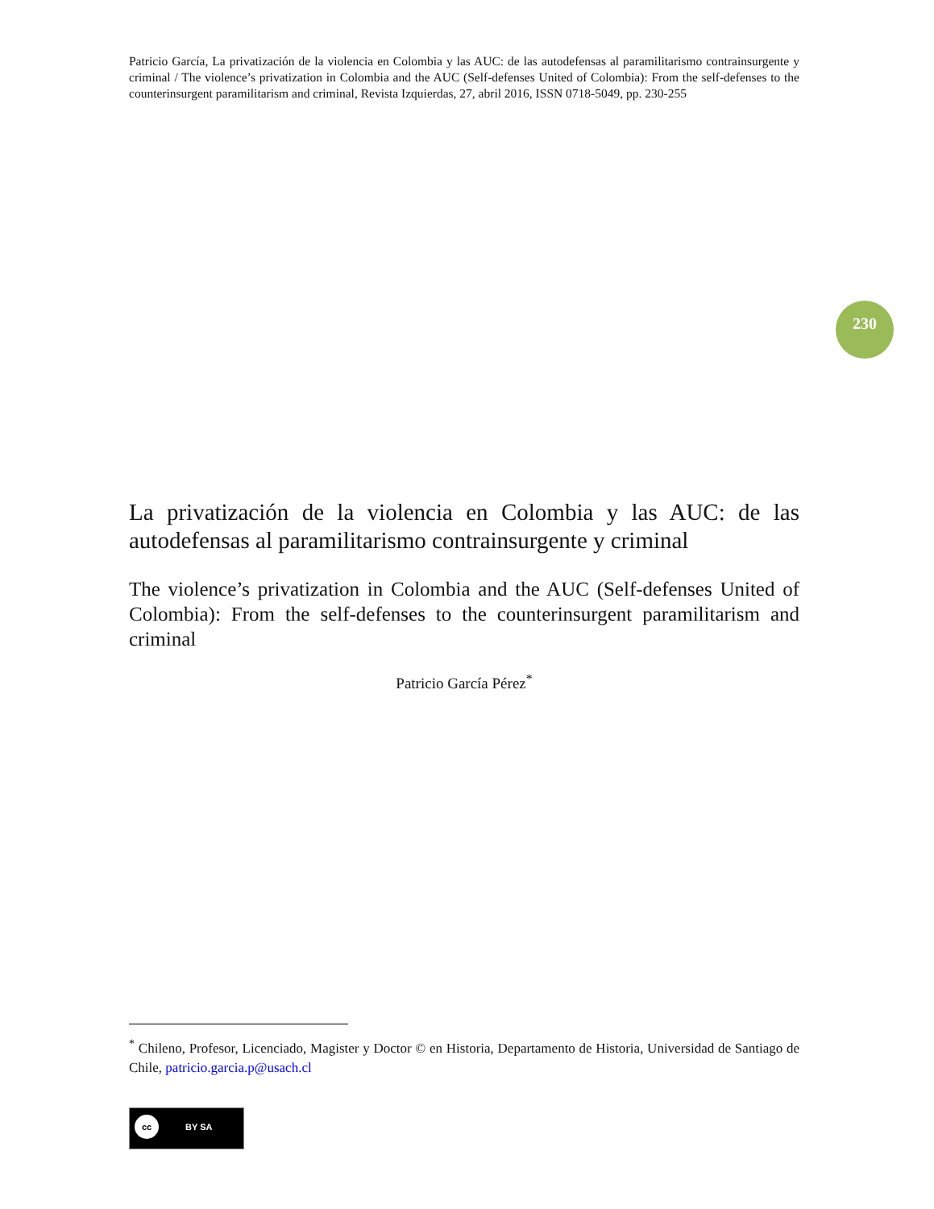Patricio García, La privatización de la violencia en Colombia y las AUC: de las autodefensas al paramilitarismo contrainsurgente y criminal / The violence’s privatization in Colombia and the AUC (Self-defenses United of Colombia): From the self-defenses to the counterinsurgent paramilitarism and criminal, Revista Izquierdas, 27, abril 2016, ISSN 0718-5049, pp. 230-255
230
La privatización de la violencia en Colombia y las AUC: de las autodefensas al paramilitarismo contrainsurgente y criminal
The violence’s privatization in Colombia and the AUC (Self-defenses United of Colombia): From the self-defenses to the counterinsurgent paramilitarism and criminal
Patricio García Pérez<sup>*</sup>
<sup>*</sup> Chileno, Profesor, Licenciado, Magister y Doctor © en Historia, Departamento de Historia, Universidad de Santiago de Chile, patricio.garcia.p@usach.cl
cc BY SA